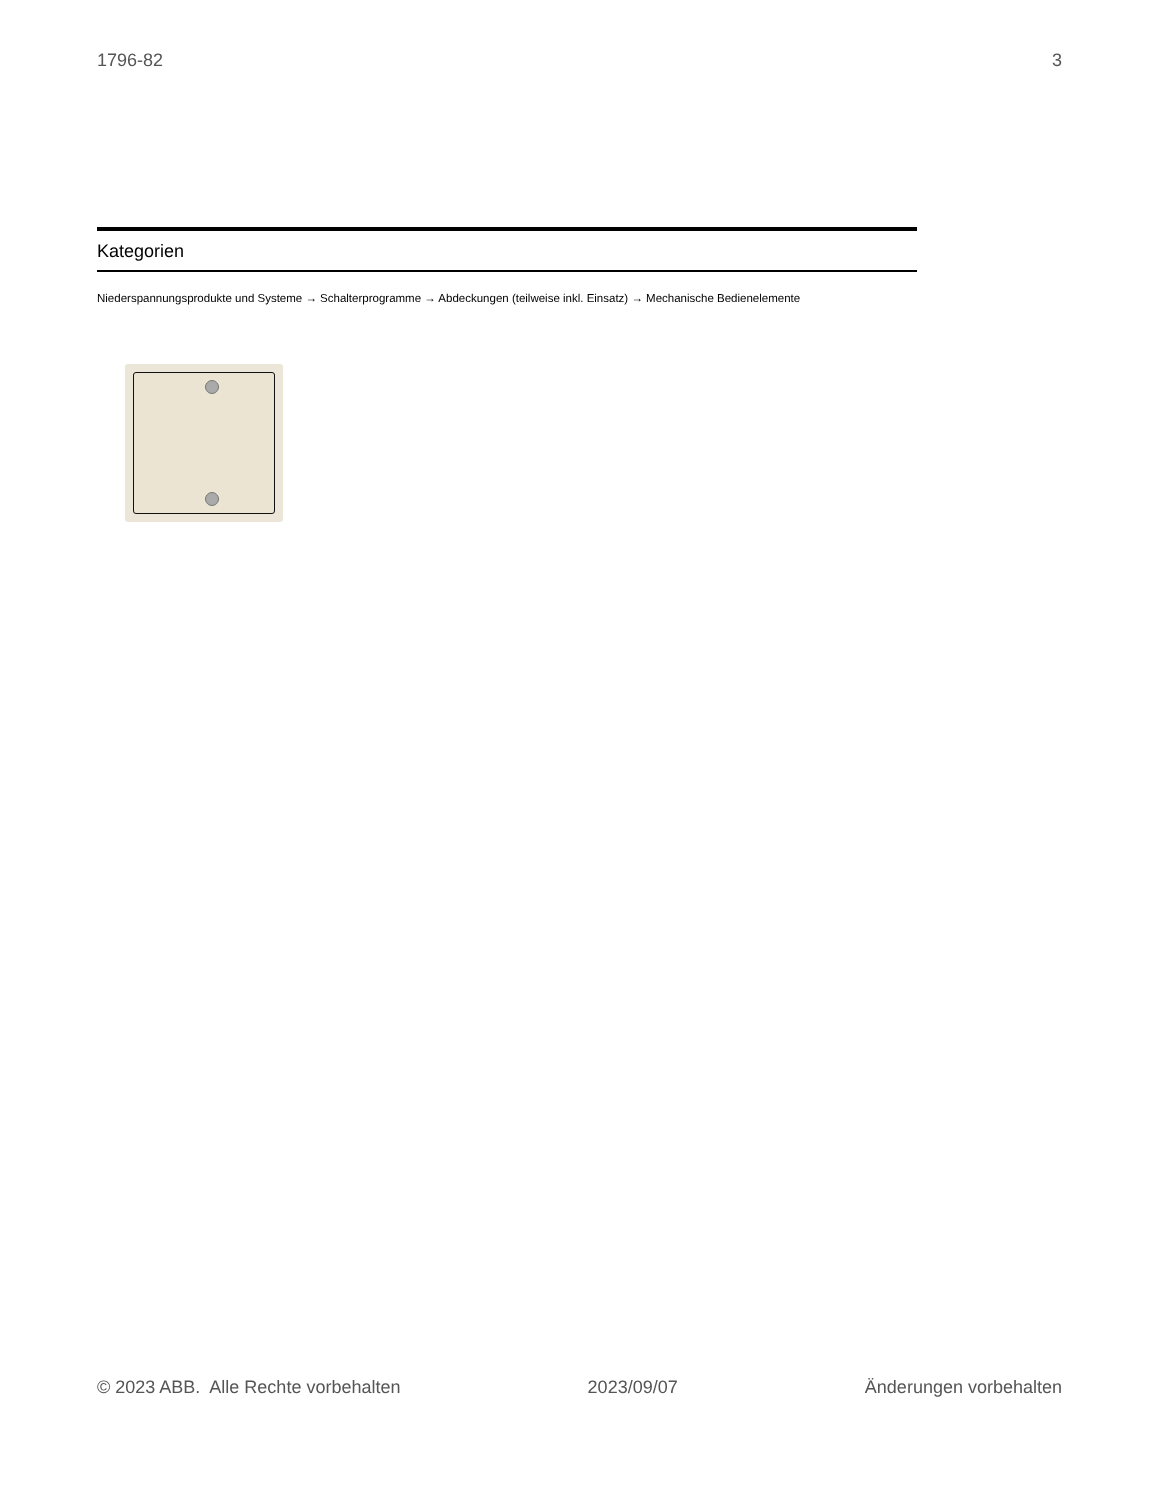1796-82 3
Kategorien
Niederspannungsprodukte und Systeme → Schalterprogramme → Abdeckungen (teilweise inkl. Einsatz) → Mechanische Bedienelemente
© 2023 ABB. Alle Rechte vorbehalten 2023/09/07 Änderungen vorbehalten